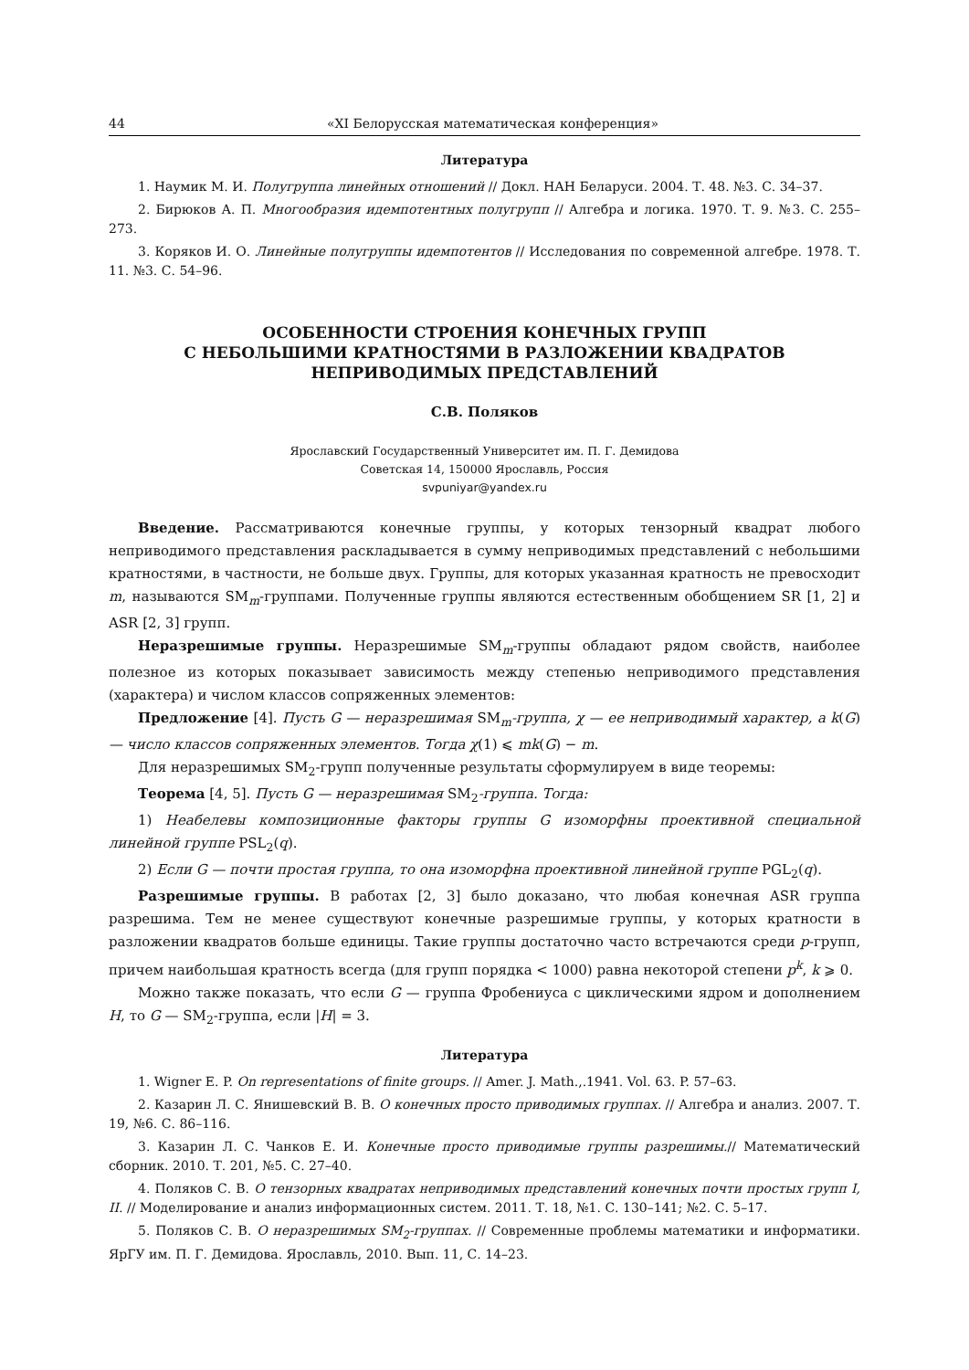44 «XI Белорусская математическая конференция»
Литература
1. Наумик М. И. Полугруппа линейных отношений // Докл. НАН Беларуси. 2004. Т. 48. №3. С. 34–37.
2. Бирюков А. П. Многообразия идемпотентных полугрупп // Алгебра и логика. 1970. Т. 9. №3. С. 255–273.
3. Коряков И. О. Линейные полугруппы идемпотентов // Исследования по современной алгебре. 1978. Т. 11. №3. С. 54–96.
ОСОБЕННОСТИ СТРОЕНИЯ КОНЕЧНЫХ ГРУПП
С НЕБОЛЬШИМИ КРАТНОСТЯМИ В РАЗЛОЖЕНИИ КВАДРАТОВ
НЕПРИВОДИМЫХ ПРЕДСТАВЛЕНИЙ
С.В. Поляков
Ярославский Государственный Университет им. П. Г. Демидова
Советская 14, 150000 Ярославль, Россия
svpuniyar@yandex.ru
Введение. Рассматриваются конечные группы, у которых тензорный квадрат любого неприводимого представления раскладывается в сумму неприводимых представлений с небольшими кратностями, в частности, не больше двух. Группы, для которых указанная кратность не превосходит m, называются SM<sub>m</sub>-группами. Полученные группы являются естественным обобщением SR [1, 2] и ASR [2, 3] групп.
Неразрешимые группы. Неразрешимые SM<sub>m</sub>-группы обладают рядом свойств, наиболее полезное из которых показывает зависимость между степенью неприводимого представления (характера) и числом классов сопряженных элементов:
Предложение [4]. Пусть G — неразрешимая SM<sub>m</sub>-группа, χ — ее неприводимый характер, а k(G) — число классов сопряженных элементов. Тогда χ(1) ⩽ mk(G) − m.
Для неразрешимых SM<sub>2</sub>-групп полученные результаты сформулируем в виде теоремы:
Теорема [4, 5]. Пусть G — неразрешимая SM<sub>2</sub>-группа. Тогда:
1) Неабелевы композиционные факторы группы G изоморфны проективной специальной линейной группе PSL<sub>2</sub>(q).
2) Если G — почти простая группа, то она изоморфна проективной линейной группе PGL<sub>2</sub>(q).
Разрешимые группы. В работах [2, 3] было доказано, что любая конечная ASR группа разрешима. Тем не менее существуют конечные разрешимые группы, у которых кратности в разложении квадратов больше единицы. Такие группы достаточно часто встречаются среди p-групп, причем наибольшая кратность всегда (для групп порядка < 1000) равна некоторой степени p<sup>k</sup>, k ⩾ 0.
Можно также показать, что если G — группа Фробениуса с циклическими ядром и дополнением H, то G — SM<sub>2</sub>-группа, если |H| = 3.
Литература
1. Wigner E. P. On representations of finite groups. // Amer. J. Math.,.1941. Vol. 63. P. 57–63.
2. Казарин Л. С. Янишевский В. В. О конечных просто приводимых группах. // Алгебра и анализ. 2007. Т. 19, №6. С. 86–116.
3. Казарин Л. С. Чанков Е. И. Конечные просто приводимые группы разрешимы.// Математический сборник. 2010. Т. 201, №5. С. 27–40.
4. Поляков С. В. О тензорных квадратах неприводимых представлений конечных почти простых групп I, II. // Моделирование и анализ информационных систем. 2011. Т. 18, №1. С. 130–141; №2. С. 5–17.
5. Поляков С. В. О неразрешимых SM<sub>2</sub>-группах. // Современные проблемы математики и информатики. ЯрГУ им. П. Г. Демидова. Ярославль, 2010. Вып. 11, С. 14–23.